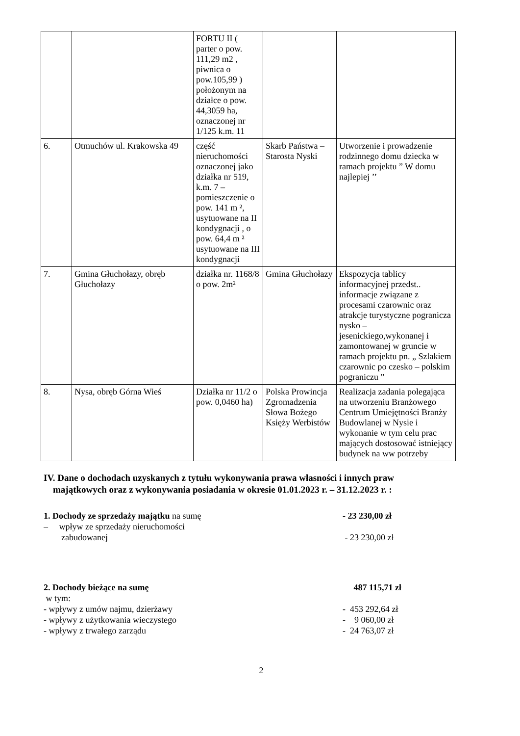| | | FORTU II ( parter o pow. 111,29 m2 , piwnica o pow.105,99 ) położonym na działce o pow. 44,3059 ha, oznaczonej nr 1/125 k.m. 11 | | |
| 6. | Otmuchów ul. Krakowska 49 | część nieruchomości oznaczonej jako działka nr 519, k.m. 7 – pomieszczenie o pow. 141 m ², usytuowane na II kondygnacji , o pow. 64,4 m ² usytuowane na III kondygnacji | Skarb Państwa – Starosta Nyski | Utworzenie i prowadzenie rodzinnego domu dziecka w ramach projektu ” W domu najlepiej ’’ |
| 7. | Gmina Głuchołazy, obręb Głuchołazy | działka nr. 1168/8 o pow. 2m² | Gmina Głuchołazy | Ekspozycja tablicy informacyjnej przedst.. informacje związane z procesami czarownic oraz atrakcje turystyczne pogranicza nysko – jesenickiego,wykonanej i zamontowanej w gruncie w ramach projektu pn. „ Szlakiem czarownic po czesko – polskim pograniczu ” |
| 8. | Nysa, obręb Górna Wieś | Działka nr 11/2 o pow. 0,0460 ha) | Polska Prowincja Zgromadzenia Słowa Bożego Księży Werbistów | Realizacja zadania polegająca na utworzeniu Branżowego Centrum Umiejętności Branży Budowlanej w Nysie i wykonanie w tym celu prac mających dostosować istniejący budynek na ww potrzeby |
IV. Dane o dochodach uzyskanych z tytułu wykonywania prawa własności i innych praw
majątkowych oraz z wykonywania posiadania w okresie 01.01.2023 r. – 31.12.2023 r. :
1. Dochody ze sprzedaży majątku na sumę - 23 230,00 zł
– wpływ ze sprzedaży nieruchomości
zabudowanej
- 23 230,00 zł
2. Dochody bieżące na sumę 487 115,71 zł
w tym:
- wpływy z umów najmu, dzierżawy - 453 292,64 zł
- wpływy z użytkowania wieczystego - 9 060,00 zł
- wpływy z trwałego zarządu - 24 763,07 zł
2